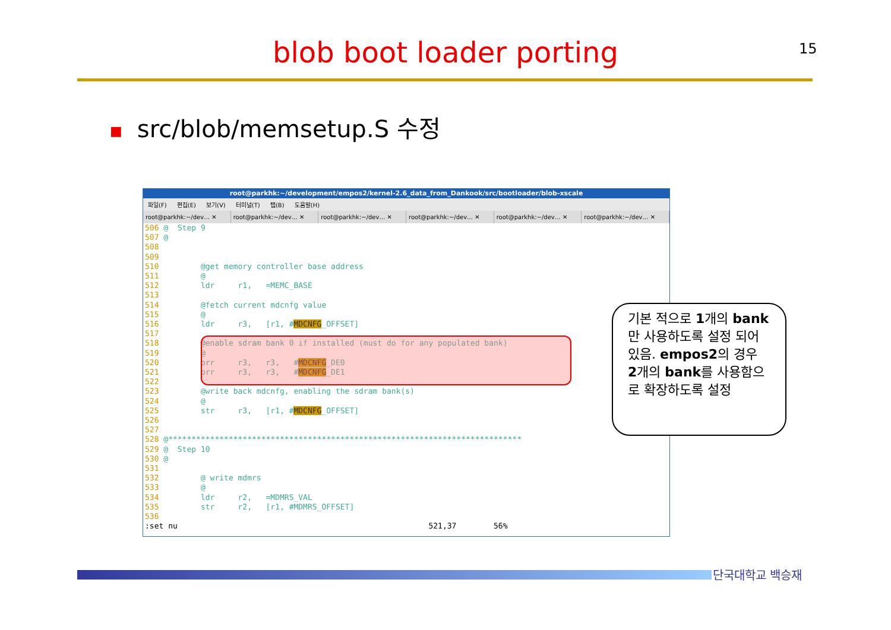blob boot loader porting 15
■ src/blob/memsetup.S 수정
root@parkhk:~/development/empos2/kernel-2.6_data_from_Dankook/src/bootloader/blob-xscale
파일(F) 편집(E) 보기(V) 터미널(T) 탭(B) 도움말(H)
root@parkhk:~/dev… ✕ root@parkhk:~/dev… ✕ root@parkhk:~/dev… ✕ root@parkhk:~/dev… ✕ root@parkhk:~/dev… ✕ root@parkhk:~/dev… ✕
506 @  Step 9
507 @
508
509
510         @get memory controller base address
511         @
512         ldr     r1,   =MEMC_BASE
513
514         @fetch current mdcnfg value
515         @
516         ldr     r3,   [r1, #MDCNFG_OFFSET]
517
518         @enable sdram bank 0 if installed (must do for any populated bank)
519         @
520         orr     r3,   r3,   #MDCNFG_DE0
521         orr     r3,   r3,   #MDCNFG_DE1
522
523         @write back mdcnfg, enabling the sdram bank(s)
524         @
525         str     r3,   [r1, #MDCNFG_OFFSET]
526
527
528 @****************************************************************************
529 @  Step 10
530 @
531
532         @ write mdmrs
533         @
534         ldr     r2,   =MDMRS_VAL
535         str     r2,   [r1, #MDMRS_OFFSET]
536
:set nu                                                      521,37        56%
기본 적으로 1개의 bank만 사용하도록 설정 되어 있음. empos2의 경우 2개의 bank를 사용함으로 확장하도록 설정
단국대학교 백승재